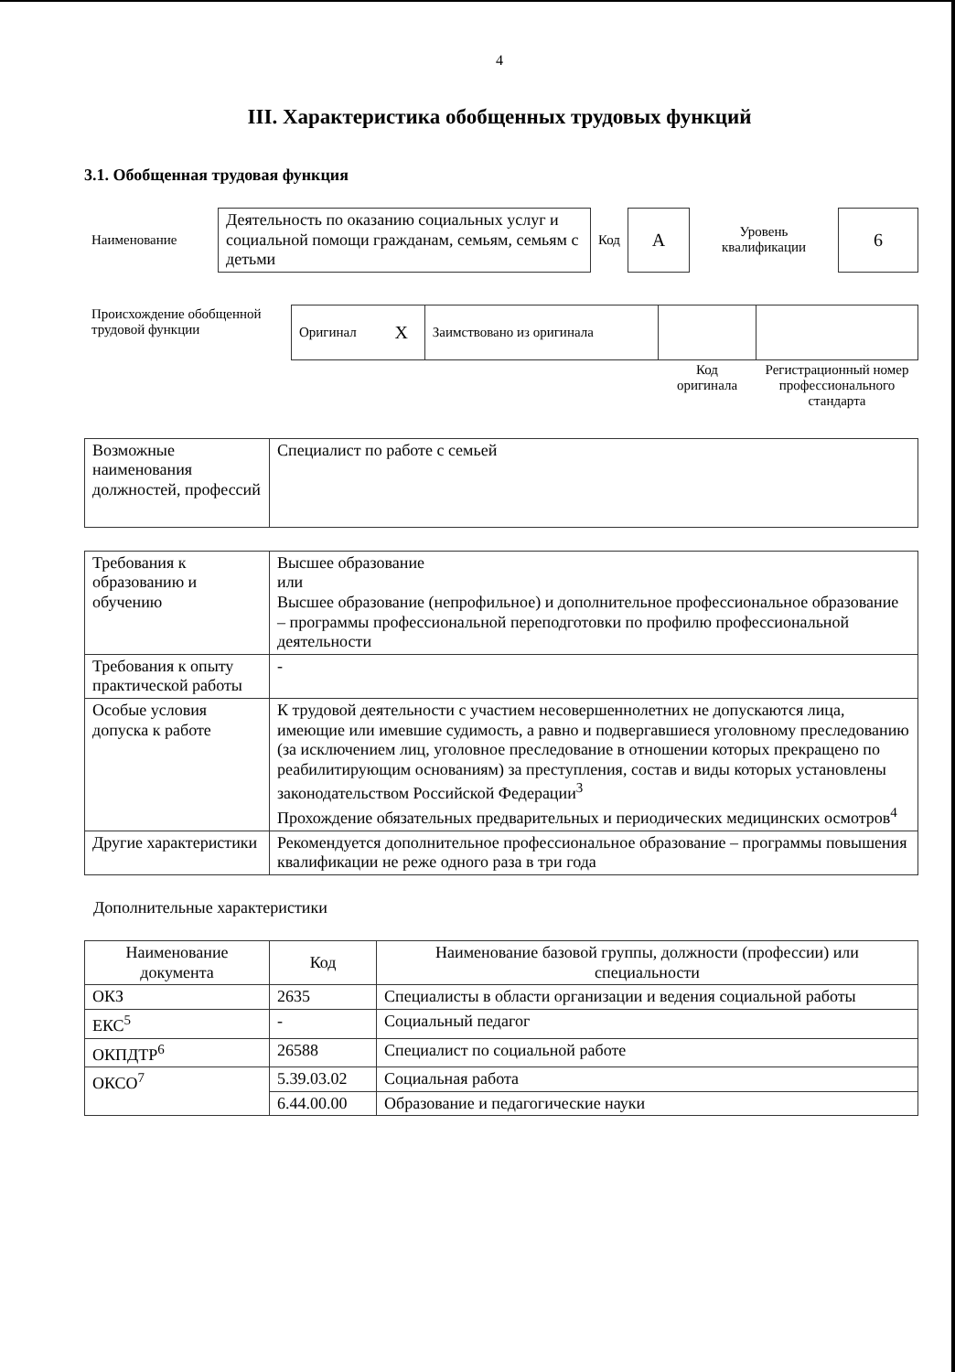4
III. Характеристика обобщенных трудовых функций
3.1. Обобщенная трудовая функция
| Наименование | Деятельность по оказанию социальных услуг и социальной помощи гражданам, семьям, семьям с детьми | Код | А | Уровень квалификации | 6 |
| Происхождение обобщенной трудовой функции | Оригинал | Х | Заимствовано из оригинала | | |
| | | | | Код оригинала | Регистрационный номер профессионального стандарта |
| Возможные наименования должностей, профессий | Специалист по работе с семьей |
| Требования к образованию и обучению | Высшее образование или Высшее образование (непрофильное) и дополнительное профессиональное образование – программы профессиональной переподготовки по профилю профессиональной деятельности |
| Требования к опыту практической работы | - |
| Особые условия допуска к работе | К трудовой деятельности с участием несовершеннолетних не допускаются лица, имеющие или имевшие судимость, а равно и подвергавшиеся уголовному преследованию (за исключением лиц, уголовное преследование в отношении которых прекращено по реабилитирующим основаниям) за преступления, состав и виды которых установлены законодательством Российской Федерации<sup>3</sup> Прохождение обязательных предварительных и периодических медицинских осмотров<sup>4</sup> |
| Другие характеристики | Рекомендуется дополнительное профессиональное образование – программы повышения квалификации не реже одного раза в три года |
Дополнительные характеристики
| Наименование документа | Код | Наименование базовой группы, должности (профессии) или специальности |
| --- | --- | --- |
| ОКЗ | 2635 | Специалисты в области организации и ведения социальной работы |
| ЕКС<sup>5</sup> | - | Социальный педагог |
| ОКПДТР<sup>6</sup> | 26588 | Специалист по социальной работе |
| ОКСО<sup>7</sup> | 5.39.03.02 | Социальная работа |
| | 6.44.00.00 | Образование и педагогические науки |